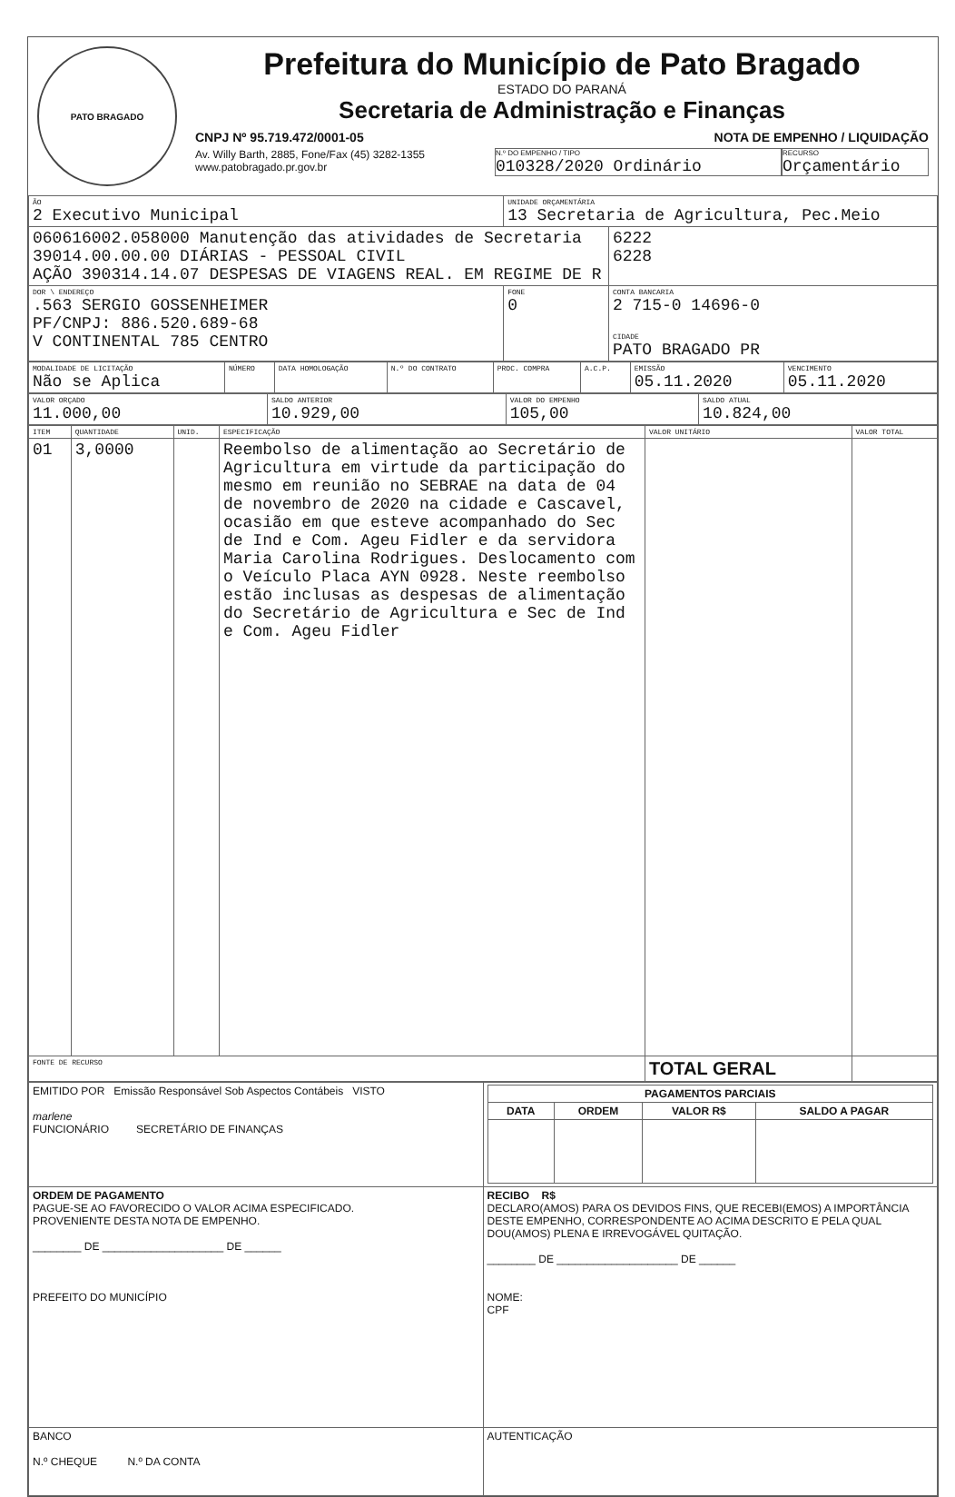PATO BRAGADO
Prefeitura do Município de Pato Bragado
ESTADO DO PARANÁ
Secretaria de Administração e Finanças
CNPJ Nº 95.719.472/0001-05 NOTA DE EMPENHO / LIQUIDAÇÃO
Av. Willy Barth, 2885, Fone/Fax (45) 3282-1355
www.patobragado.pr.gov.br
N.º DO EMPENHO / TIPO
010328/2020 Ordinário
RECURSO
Orçamentário
| ÃO 2 Executivo Municipal | UNIDADE ORÇAMENTÁRIA 13 Secretaria de Agricultura, Pec.Meio | |
| 060616002.058000 Manutenção das atividades de Secretaria 39014.00.00.00 DIÁRIAS - PESSOAL CIVIL AÇÃO 390314.14.07 DESPESAS DE VIAGENS REAL. EM REGIME DE R | | 6222 6228 |
| DOR \ ENDEREÇO .563 SERGIO GOSSENHEIMER PF/CNPJ: 886.520.689-68 V CONTINENTAL 785 CENTRO | FONE 0 | CONTA BANCARIA 2 715-0 14696-0 CIDADE PATO BRAGADO PR |
| MODALIDADE DE LICITAÇÃO Não se Aplica | NÚMERO | DATA HOMOLOGAÇÃO | N.º DO CONTRATO | PROC. COMPRA | A.C.P. | EMISSÃO 05.11.2020 | VENCIMENTO 05.11.2020 |
| VALOR ORÇADO 11.000,00 | SALDO ANTERIOR 10.929,00 | VALOR DO EMPENHO 105,00 | SALDO ATUAL 10.824,00 |
| ITEM | QUANTIDADE | UNID. | ESPECIFICAÇÃO | VALOR UNITÁRIO | VALOR TOTAL |
| --- | --- | --- | --- | --- | --- |
| 01 | 3,0000 | | Reembolso de alimentação ao Secretário de Agricultura em virtude da participação do mesmo em reunião no SEBRAE na data de 04 de novembro de 2020 na cidade e Cascavel, ocasião em que esteve acompanhado do Sec de Ind e Com. Ageu Fidler e da servidora Maria Carolina Rodrigues. Deslocamento com o Veículo Placa AYN 0928. Neste reembolso estão inclusas as despesas de alimentação do Secretário de Agricultura e Sec de Ind e Com. Ageu Fidler | | |
| FONTE DE RECURSO | | | | TOTAL GERAL | |
| EMITIDO POR Emissão Responsável Sob Aspectos Contábeis VISTO marlene FUNCIONÁRIO SECRETÁRIO DE FINANÇAS | / PAGAMENTOS PARCIAIS / / / / / --- / --- / --- / --- / / DATA / ORDEM / VALOR R$ / SALDO A PAGAR / |
| ORDEM DE PAGAMENTO PAGUE-SE AO FAVORECIDO O VALOR ACIMA ESPECIFICADO. PROVENIENTE DESTA NOTA DE EMPENHO. ________ DE ____________________ DE ______ PREFEITO DO MUNICÍPIO | RECIBO R$ DECLARO(AMOS) PARA OS DEVIDOS FINS, QUE RECEBI(EMOS) A IMPORTÂNCIA DESTE EMPENHO, CORRESPONDENTE AO ACIMA DESCRITO E PELA QUAL DOU(AMOS) PLENA E IRREVOGÁVEL QUITAÇÃO. ________ DE ____________________ DE ______ NOME: CPF |
| BANCO N.º CHEQUE N.º DA CONTA | AUTENTICAÇÃO |